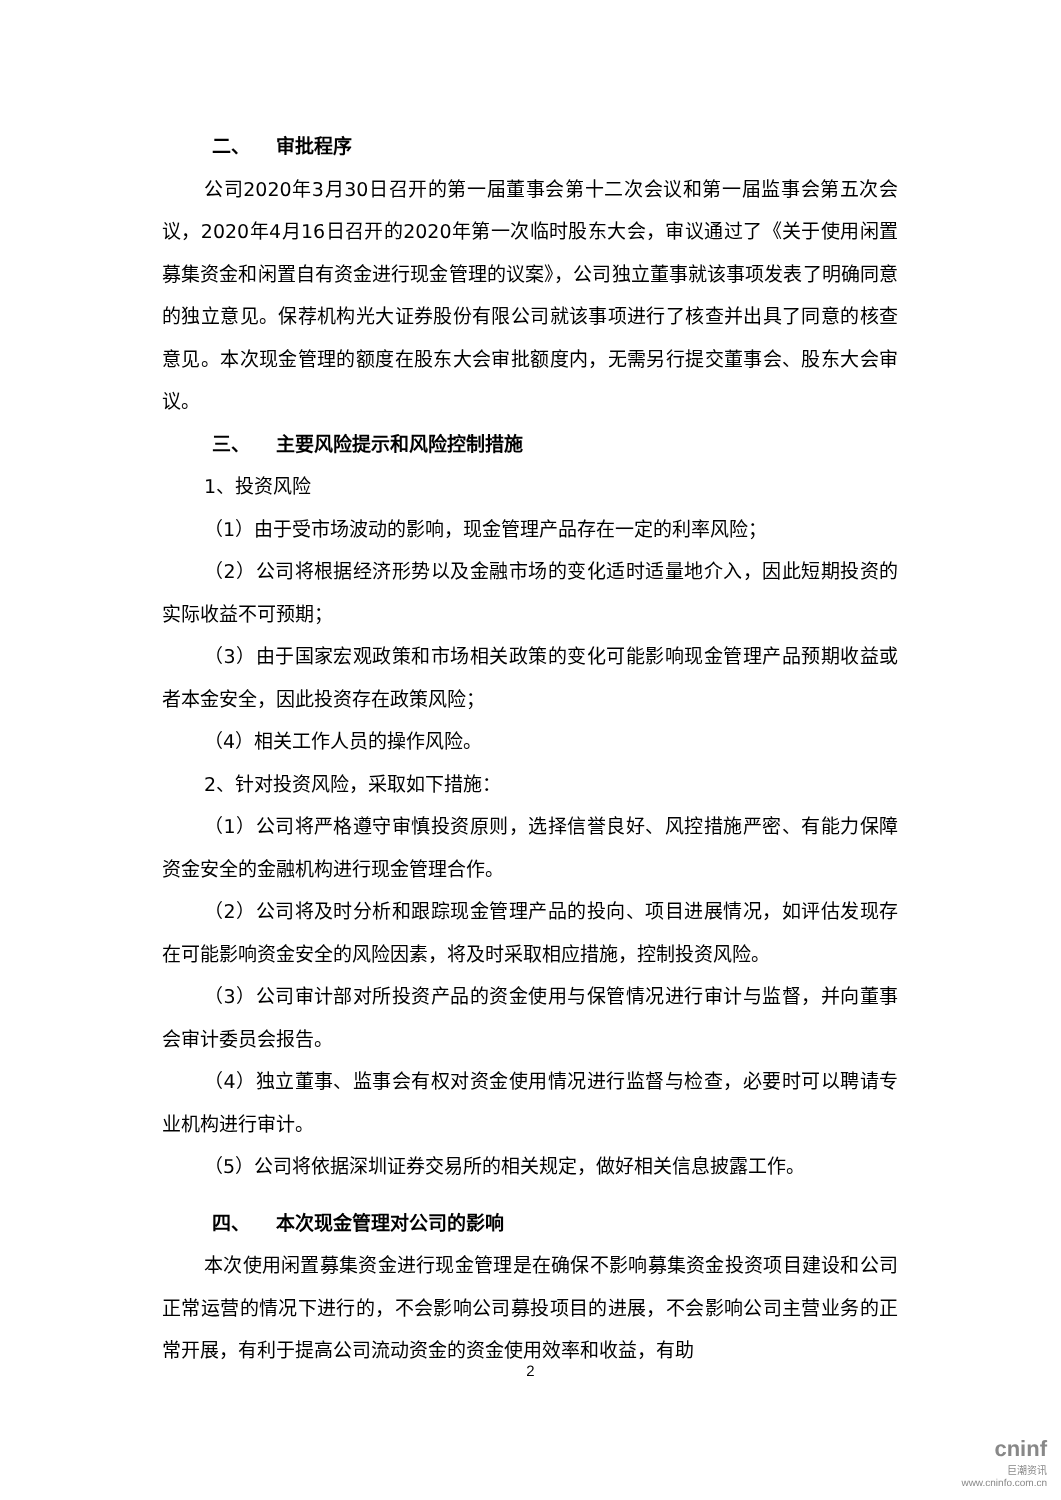二、 审批程序
公司2020年3月30日召开的第一届董事会第十二次会议和第一届监事会第五次会议，2020年4月16日召开的2020年第一次临时股东大会，审议通过了《关于使用闲置募集资金和闲置自有资金进行现金管理的议案》，公司独立董事就该事项发表了明确同意的独立意见。保荐机构光大证券股份有限公司就该事项进行了核查并出具了同意的核查意见。本次现金管理的额度在股东大会审批额度内，无需另行提交董事会、股东大会审议。
三、 主要风险提示和风险控制措施
1、投资风险
（1）由于受市场波动的影响，现金管理产品存在一定的利率风险；
（2）公司将根据经济形势以及金融市场的变化适时适量地介入，因此短期投资的实际收益不可预期；
（3）由于国家宏观政策和市场相关政策的变化可能影响现金管理产品预期收益或者本金安全，因此投资存在政策风险；
（4）相关工作人员的操作风险。
2、针对投资风险，采取如下措施：
（1）公司将严格遵守审慎投资原则，选择信誉良好、风控措施严密、有能力保障资金安全的金融机构进行现金管理合作。
（2）公司将及时分析和跟踪现金管理产品的投向、项目进展情况，如评估发现存在可能影响资金安全的风险因素，将及时采取相应措施，控制投资风险。
（3）公司审计部对所投资产品的资金使用与保管情况进行审计与监督，并向董事会审计委员会报告。
（4）独立董事、监事会有权对资金使用情况进行监督与检查，必要时可以聘请专业机构进行审计。
（5）公司将依据深圳证券交易所的相关规定，做好相关信息披露工作。
四、 本次现金管理对公司的影响
本次使用闲置募集资金进行现金管理是在确保不影响募集资金投资项目建设和公司正常运营的情况下进行的，不会影响公司募投项目的进展，不会影响公司主营业务的正常开展，有利于提高公司流动资金的资金使用效率和收益，有助
2
cninf
巨潮资讯
www.cninfo.com.cn